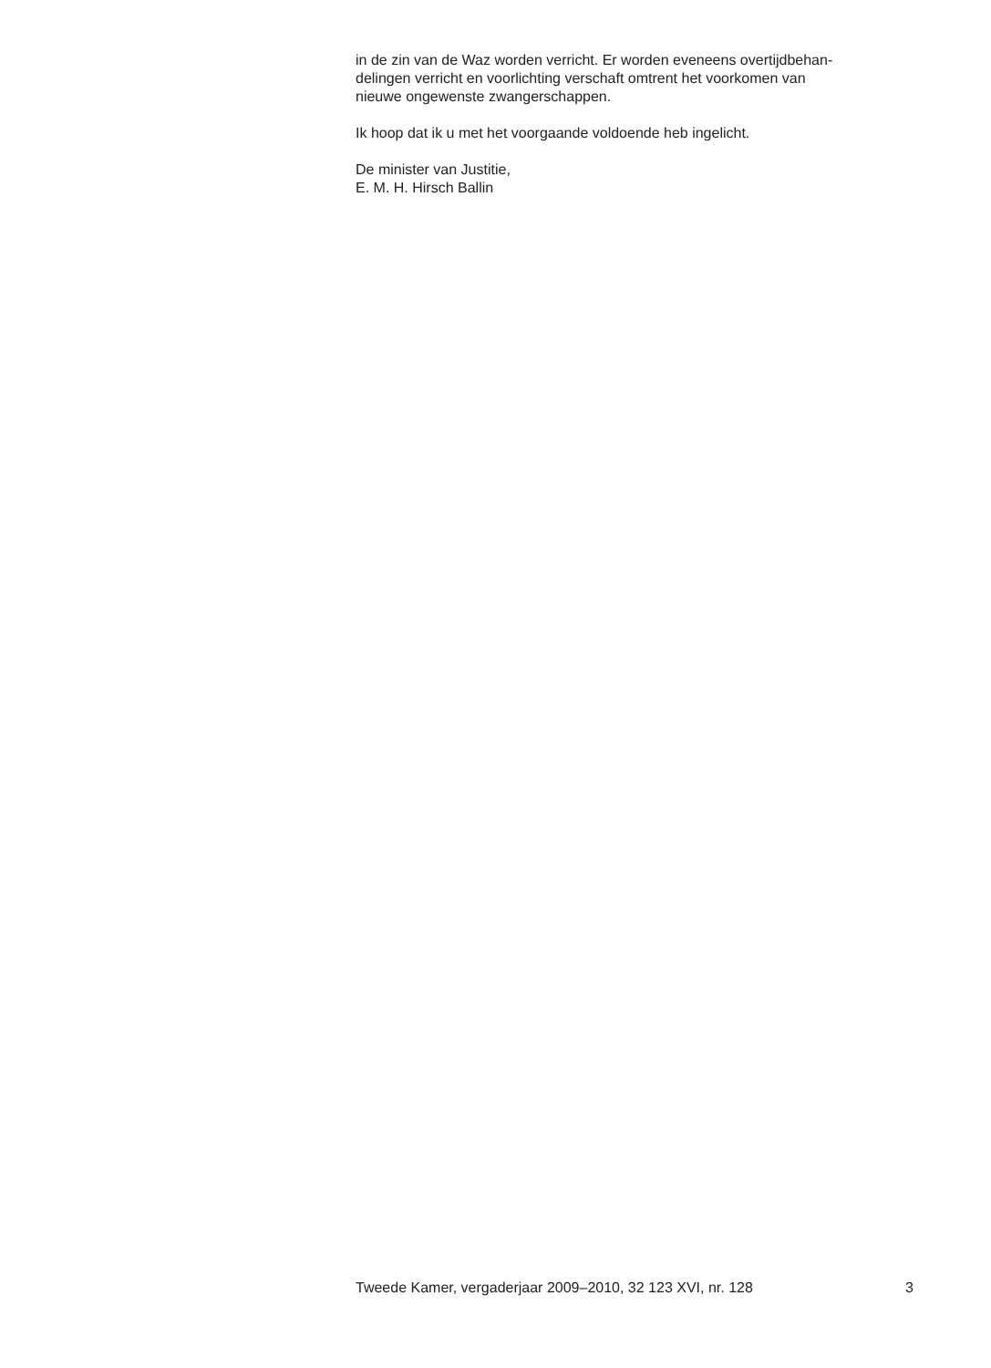in de zin van de Waz worden verricht. Er worden eveneens overtijdbehan-
delingen verricht en voorlichting verschaft omtrent het voorkomen van
nieuwe ongewenste zwangerschappen.
Ik hoop dat ik u met het voorgaande voldoende heb ingelicht.
De minister van Justitie,
E. M. H. Hirsch Ballin
Tweede Kamer, vergaderjaar 2009–2010, 32 123 XVI, nr. 128 3